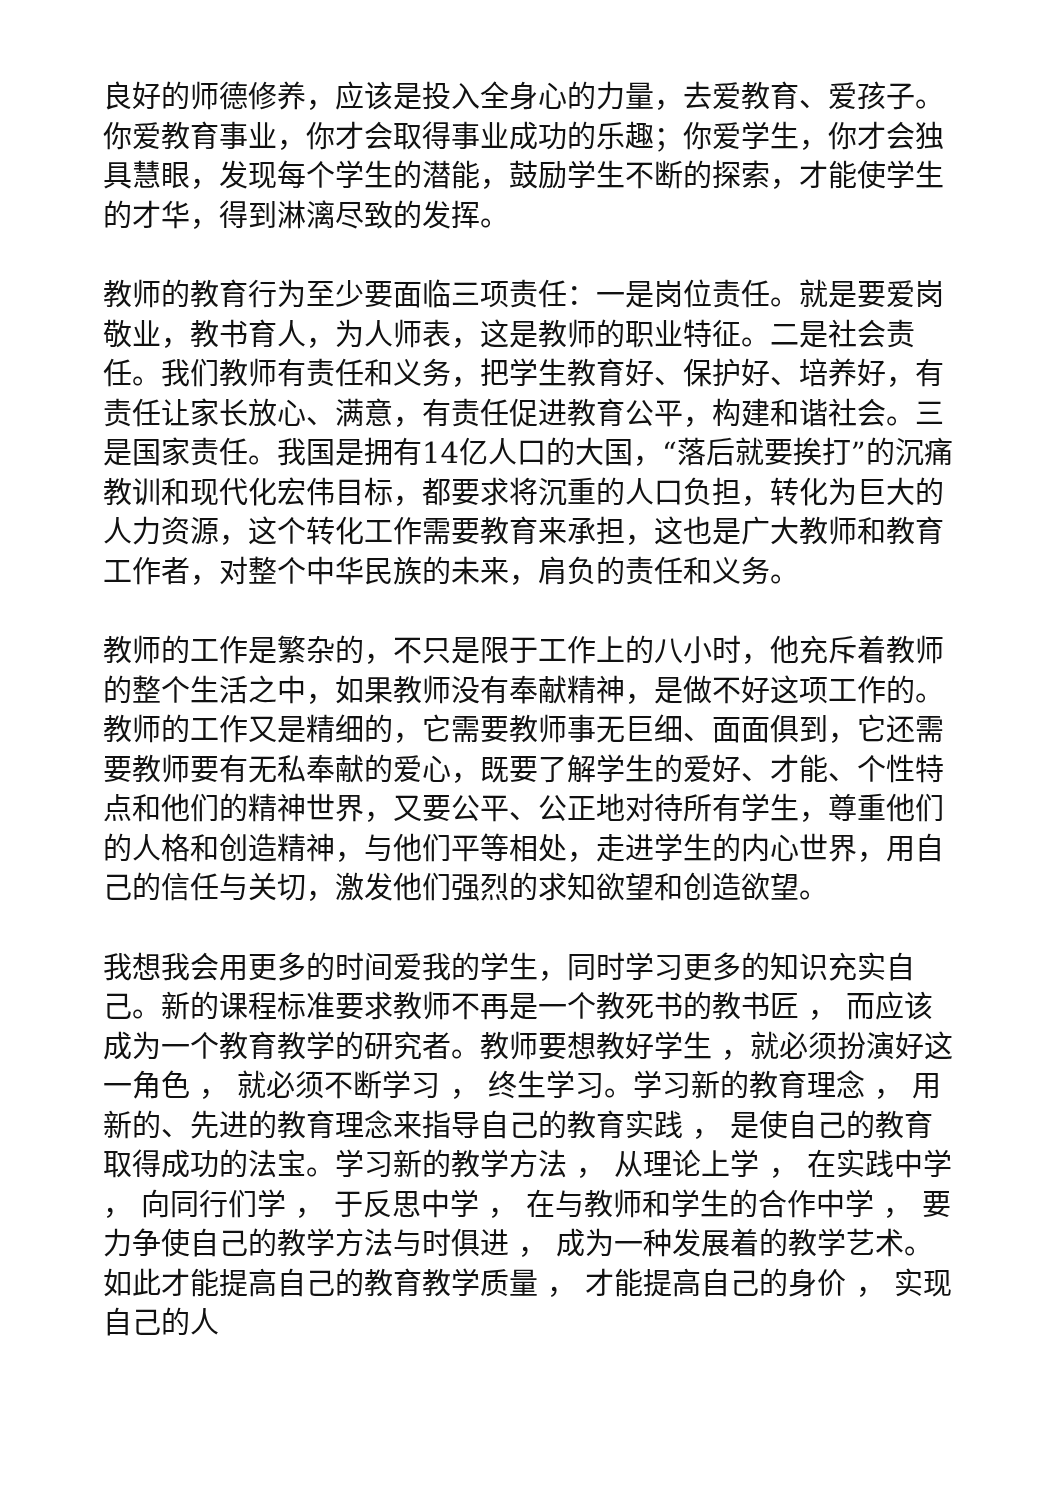良好的师德修养，应该是投入全身心的力量，去爱教育、爱孩子。你爱教育事业，你才会取得事业成功的乐趣；你爱学生，你才会独具慧眼，发现每个学生的潜能，鼓励学生不断的探索，才能使学生的才华，得到淋漓尽致的发挥。
教师的教育行为至少要面临三项责任：一是岗位责任。就是要爱岗敬业，教书育人，为人师表，这是教师的职业特征。二是社会责任。我们教师有责任和义务，把学生教育好、保护好、培养好，有责任让家长放心、满意，有责任促进教育公平，构建和谐社会。三是国家责任。我国是拥有14亿人口的大国，“落后就要挨打”的沉痛教训和现代化宏伟目标，都要求将沉重的人口负担，转化为巨大的人力资源，这个转化工作需要教育来承担，这也是广大教师和教育工作者，对整个中华民族的未来，肩负的责任和义务。
教师的工作是繁杂的，不只是限于工作上的八小时，他充斥着教师的整个生活之中，如果教师没有奉献精神，是做不好这项工作的。教师的工作又是精细的，它需要教师事无巨细、面面俱到，它还需要教师要有无私奉献的爱心，既要了解学生的爱好、才能、个性特点和他们的精神世界，又要公平、公正地对待所有学生，尊重他们的人格和创造精神，与他们平等相处，走进学生的内心世界，用自己的信任与关切，激发他们强烈的求知欲望和创造欲望。
我想我会用更多的时间爱我的学生，同时学习更多的知识充实自己。新的课程标准要求教师不再是一个教死书的教书匠 ， 而应该成为一个教育教学的研究者。教师要想教好学生 ，就必须扮演好这一角色 ， 就必须不断学习 ， 终生学习。学习新的教育理念 ， 用新的、先进的教育理念来指导自己的教育实践 ， 是使自己的教育取得成功的法宝。学习新的教学方法 ， 从理论上学 ， 在实践中学 ， 向同行们学 ， 于反思中学 ， 在与教师和学生的合作中学 ， 要力争使自己的教学方法与时俱进 ， 成为一种发展着的教学艺术。如此才能提高自己的教育教学质量 ， 才能提高自己的身价 ， 实现自己的人